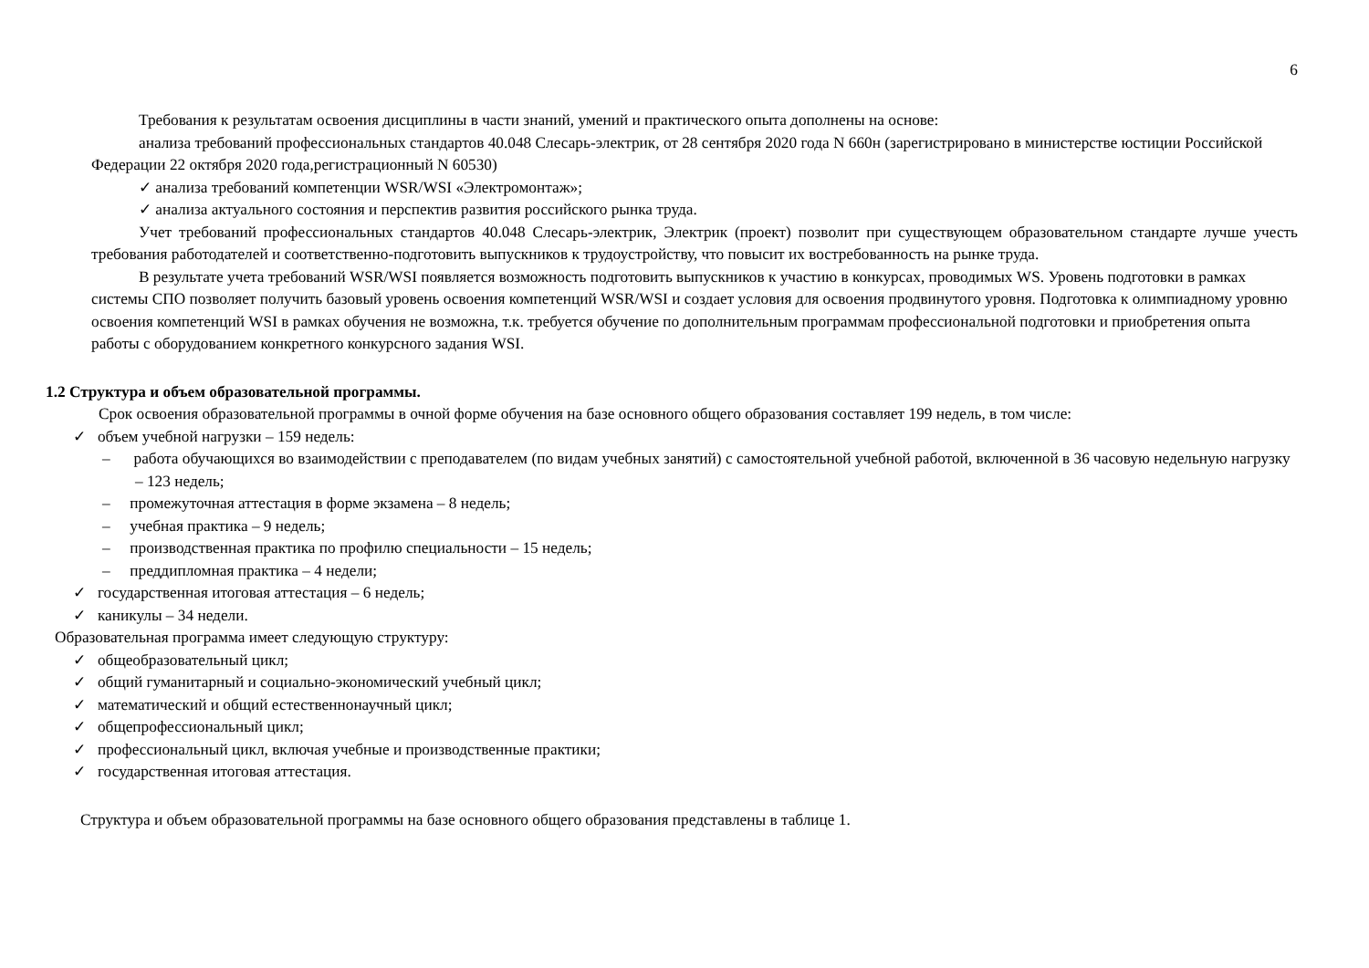6
Требования к результатам освоения дисциплины в части знаний, умений и практического опыта дополнены на основе:
анализа требований профессиональных стандартов 40.048 Слесарь-электрик, от 28 сентября 2020 года N 660н (зарегистрировано в министерстве юстиции Российской Федерации 22 октября 2020 года,регистрационный N 60530)
✓ анализа требований компетенции WSR/WSI «Электромонтаж»;
✓ анализа актуального состояния и перспектив развития российского рынка труда.
Учет требований профессиональных стандартов 40.048 Слесарь-электрик, Электрик (проект) позволит при существующем образовательном стандарте лучше учесть требования работодателей и соответственно-подготовить выпускников к трудоустройству, что повысит их востребованность на рынке труда.
В результате учета требований WSR/WSI появляется возможность подготовить выпускников к участию в конкурсах, проводимых WS. Уровень подготовки в рамках системы СПО позволяет получить базовый уровень освоения компетенций WSR/WSI и создает условия для освоения продвинутого уровня. Подготовка к олимпиадному уровню освоения компетенций WSI в рамках обучения не возможна, т.к. требуется обучение по дополнительным программам профессиональной подготовки и приобретения опыта работы с оборудованием конкретного конкурсного задания WSI.
1.2 Структура и объем образовательной программы.
Срок освоения образовательной программы в очной форме обучения на базе основного общего образования составляет 199 недель, в том числе:
✓ объем учебной нагрузки – 159 недель:
– работа обучающихся во взаимодействии с преподавателем (по видам учебных занятий) с самостоятельной учебной работой, включенной в 36 часовую недельную нагрузку – 123 недель;
– промежуточная аттестация в форме экзамена – 8 недель;
– учебная практика – 9 недель;
– производственная практика по профилю специальности – 15 недель;
– преддипломная практика – 4 недели;
✓ государственная итоговая аттестация – 6 недель;
✓ каникулы – 34 недели.
Образовательная программа имеет следующую структуру:
✓ общеобразовательный цикл;
✓ общий гуманитарный и социально-экономический учебный цикл;
✓ математический и общий естественнонаучный цикл;
✓ общепрофессиональный цикл;
✓ профессиональный цикл, включая учебные и производственные практики;
✓ государственная итоговая аттестация.
Структура и объем образовательной программы на базе основного общего образования представлены в таблице 1.